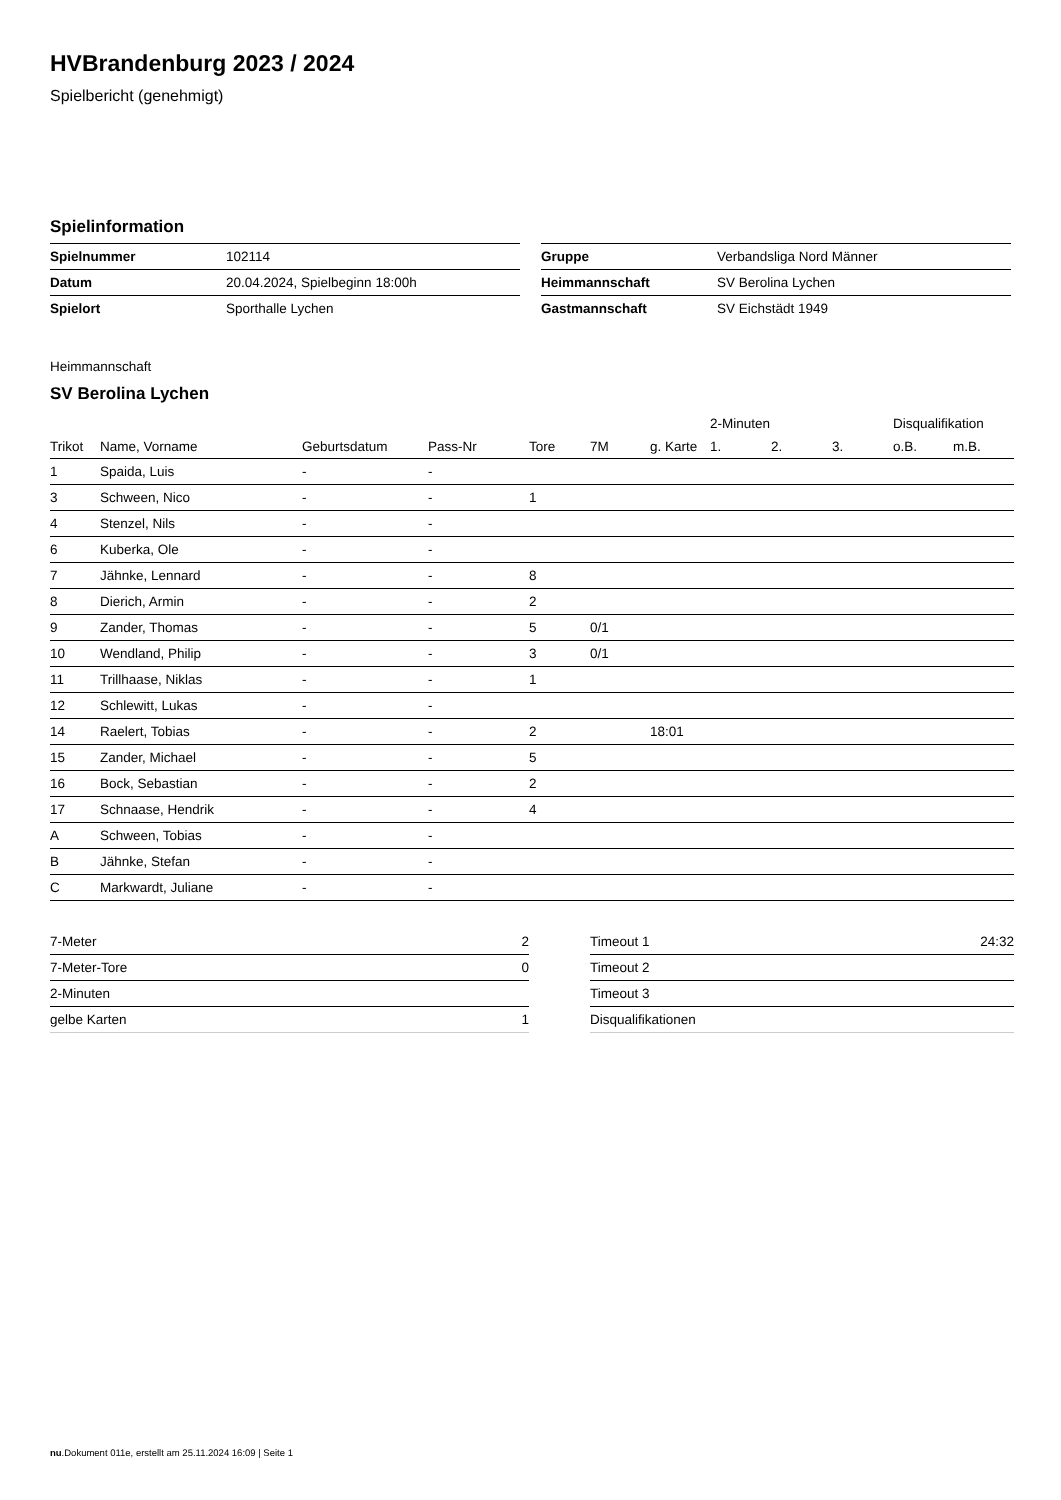HVBrandenburg 2023 / 2024
Spielbericht (genehmigt)
Spielinformation
| Spielnummer | 102114 |
| Datum | 20.04.2024, Spielbeginn 18:00h |
| Spielort | Sporthalle Lychen |
| Gruppe | Verbandsliga Nord Männer |
| Heimmannschaft | SV Berolina Lychen |
| Gastmannschaft | SV Eichstädt 1949 |
Heimmannschaft
SV Berolina Lychen
| | | | | | | | 2-Minuten | | | Disqualifikation | |
| --- | --- | --- | --- | --- | --- | --- | --- | --- | --- | --- | --- |
| Trikot | Name, Vorname | Geburtsdatum | Pass-Nr | Tore | 7M | g. Karte | 1. | 2. | 3. | o.B. | m.B. |
| 1 | Spaida, Luis | - | - | | | | | | | | |
| 3 | Schween, Nico | - | - | 1 | | | | | | | |
| 4 | Stenzel, Nils | - | - | | | | | | | | |
| 6 | Kuberka, Ole | - | - | | | | | | | | |
| 7 | Jähnke, Lennard | - | - | 8 | | | | | | | |
| 8 | Dierich, Armin | - | - | 2 | | | | | | | |
| 9 | Zander, Thomas | - | - | 5 | 0/1 | | | | | | |
| 10 | Wendland, Philip | - | - | 3 | 0/1 | | | | | | |
| 11 | Trillhaase, Niklas | - | - | 1 | | | | | | | |
| 12 | Schlewitt, Lukas | - | - | | | | | | | | |
| 14 | Raelert, Tobias | - | - | 2 | | 18:01 | | | | | |
| 15 | Zander, Michael | - | - | 5 | | | | | | | |
| 16 | Bock, Sebastian | - | - | 2 | | | | | | | |
| 17 | Schnaase, Hendrik | - | - | 4 | | | | | | | |
| A | Schween, Tobias | - | - | | | | | | | | |
| B | Jähnke, Stefan | - | - | | | | | | | | |
| C | Markwardt, Juliane | - | - | | | | | | | | |
| 7-Meter | 2 |
| 7-Meter-Tore | 0 |
| 2-Minuten | |
| gelbe Karten | 1 |
| Timeout 1 | 24:32 |
| Timeout 2 | |
| Timeout 3 | |
| Disqualifikationen | |
nu.Dokument 011e, erstellt am 25.11.2024 16:09 | Seite 1